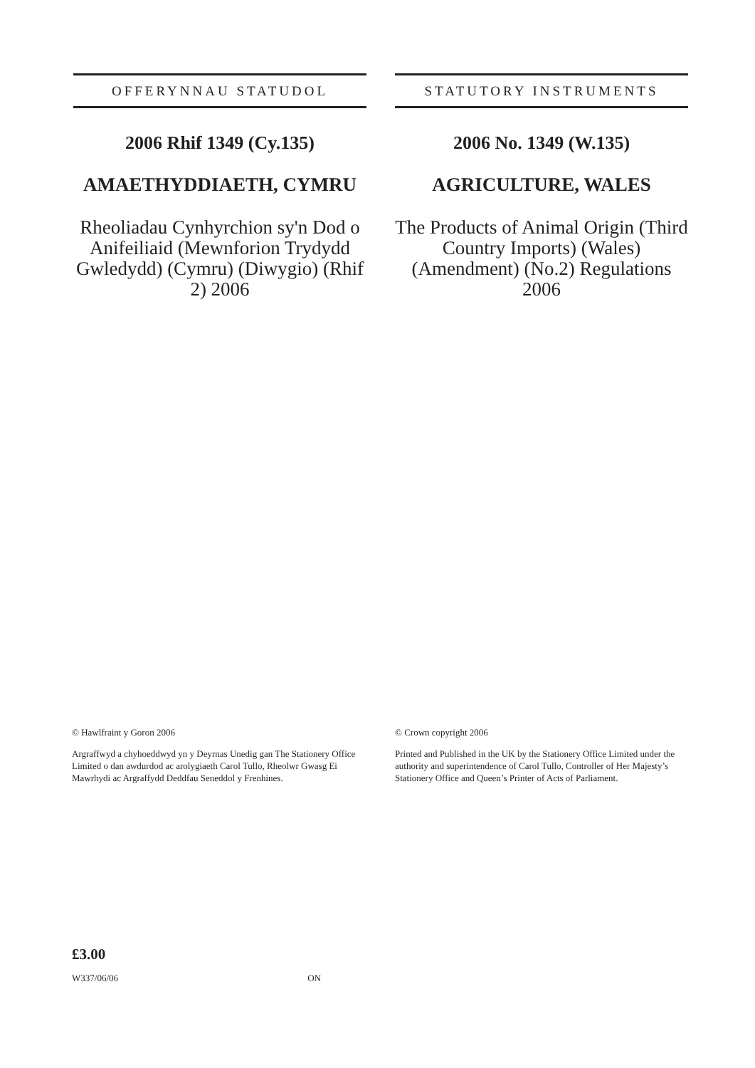OFFERYNNAU STATUDOL
2006 Rhif 1349 (Cy.135)
AMAETHYDDIAETH, CYMRU
Rheoliadau Cynhyrchion sy'n Dod o Anifeiliaid (Mewnforion Trydydd Gwledydd) (Cymru) (Diwygio) (Rhif 2) 2006
STATUTORY INSTRUMENTS
2006 No. 1349 (W.135)
AGRICULTURE, WALES
The Products of Animal Origin (Third Country Imports) (Wales) (Amendment) (No.2) Regulations 2006
© Hawlfraint y Goron 2006
Argraffwyd a chyhoeddwyd yn y Deyrnas Unedig gan The Stationery Office Limited o dan awdurdod ac arolygiaeth Carol Tullo, Rheolwr Gwasg Ei Mawrhydi ac Argraffydd Deddfau Seneddol y Frenhines.
© Crown copyright 2006
Printed and Published in the UK by the Stationery Office Limited under the authority and superintendence of Carol Tullo, Controller of Her Majesty’s Stationery Office and Queen’s Printer of Acts of Parliament.
£3.00
W337/06/06 ON